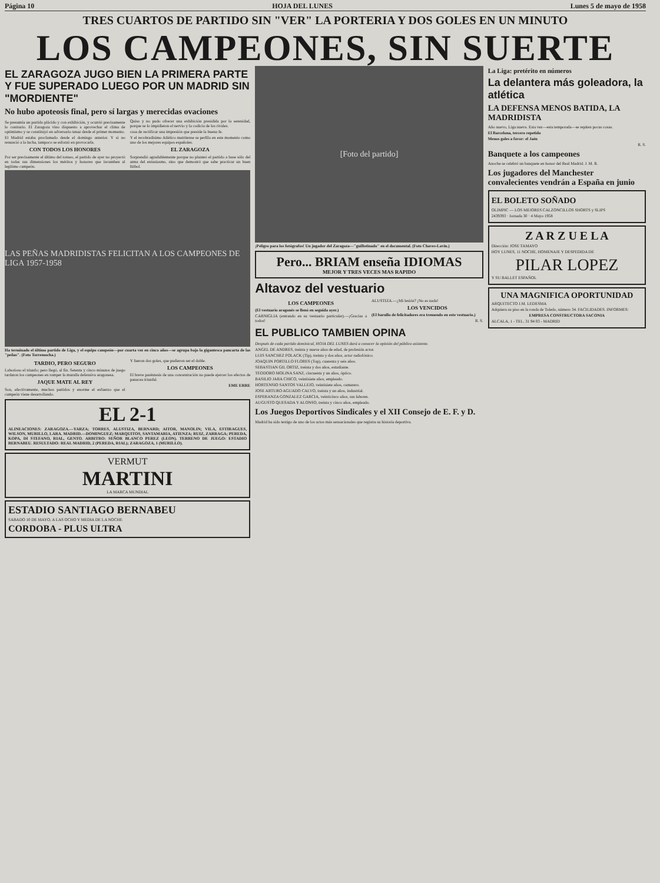Página 10 HOJA DEL LUNES Lunes 5 de mayo de 1958
TRES CUARTOS DE PARTIDO SIN "VER" LA PORTERIA Y DOS GOLES EN UN MINUTO
LOS CAMPEONES, SIN SUERTE
EL ZARAGOZA JUGO BIEN LA PRIMERA PARTE Y FUE SUPERADO LUEGO POR UN MADRID SIN "MORDIENTE"
No hubo apoteosis final, pero sí largas y merecidas ovaciones
Se presumía un partido plácido y con exhibición, y ocurrió precisamente lo contrario. El Zaragoza vino dispuesto a aprovechar el clima de optimismo y se constituyó en adversario tenaz desde el primer momento.
El Madrid estaba proclamado desde el domingo anterior. Y si no renunció a la lucha, tampoco se esforzó en provocarla.
CON TODOS LOS HONORES
Por ser precisamente el último del torneo, el partido de ayer no proyectó en todas sus dimensiones los méritos y honores que incumben al legítimo campeón.
Quiso y no pudo ofrecer una exhibición presidida por la serenidad, porque se lo impidieron el nervio y la codicia de los rivales.
cosa de rectificar una impresión que preside la buena fe.
Y el recobradísimo Atlético matritense se perfila en este momento como uno de los mejores equipos españoles.
EL ZARAGOZA
Sorprendió agradablemente porque no planteó el partido a base sólo del arma del entusiasmo, sino que demostró que sabe practicar un buen fútbol.
LAS PEÑAS MADRIDISTAS FELICITAN A LOS CAMPEONES DE LIGA 1957-1958
Ha terminado el último partido de Liga, y el equipo campeón—por cuarta vez en cinco años—se agrupa bajo la gigantesca pancarta de las "peñas". (Foto Torremocha.)
TARDIO, PERO SEGURO
Laborioso el triunfo; pero llegó, al fin. Setenta y cinco minutos de juego tardaron los campeones en romper la muralla defensiva aragonesa.
JAQUE MATE AL REY
Son, efectivamente, muchos partidos y enorme el esfuerzo que el campeón viene desarrollando.
Y fueron dos goles, que pudieron ser el doble.
LOS CAMPEONES
El breve paréntesis de una concentración no puede ejercer los efectos de panacea triunfal.
EME ERRE
EL 2-1
ALINEACIONES: ZARAGOZA.—YARZA; TORRES, ALUSTIZA, BERNARD; AITOR, MANOLIN; VILA, ESTIRAGUES, WILSON, MURILLO, LARA. MADRID.—DOMINGUEZ; MARQUITOS, SANTAMARIA, ATIENZA; RUIZ, ZARRAGA; PEREDA, KOPA, DI STEFANO, RIAL, GENTO. ARBITRO: SEÑOR BLANCO PEREZ (LEON). TERRENO DE JUEGO: ESTADIO BERNABEU. RESULTADO: REAL MADRID, 2 (PEREDA, RIAL); ZARAGOZA, 1 (MURILLO).
VERMUT
MARTINI
LA MARCA MUNDIAL
ESTADIO SANTIAGO BERNABEU
SABADO 10 DE MAYO, A LAS OCHO Y MEDIA DE LA NOCHE
CORDOBA - PLUS ULTRA
[Foto del partido]
¡Peligro para los fotógrafos! Un jugador del Zaragoza—"guillotinado" en el documental. (Foto Chaves-Lavín.)
Pero... BRIAM enseña IDIOMAS
MEJOR Y TRES VECES MAS RAPIDO
Altavoz del vestuario
LOS CAMPEONES
(El vestuario aragonés se llenó en seguida ayer.)
CARNIGLIA (entrando en su vestuario particular).—¡Gracias a todos!
ALUSTIZA.—¿Mi lesión? ¡No es nada!
LOS VENCIDOS
(El barullo de felicitadores era tremendo en este vestuario.)
R. S.
EL PUBLICO TAMBIEN OPINA
Después de cada partido dominical, HOJA DEL LUNES dará a conocer la opinión del público asistente.
ANGEL DE ANDRES, treinta y nueve años de edad, de profesión actor.
LUIS SANCHEZ POLACK (Tip), treinta y dos años, actor radiofónico.
JOAQUIN PORTILLO FLORES (Top), cuarenta y seis años.
SEBASTIAN GIL ORTIZ, treinta y dos años, estudiante.
TEODORO MOLINA SANZ, cincuenta y un años, óptico.
BASILIO JARA CHICO, veintisiete años, empleado.
HORTENSIO SANTOS VALLEJO, veintisiete años, camarero.
JOSE ARTURO AGUADO CALVO, treinta y un años, industrial.
ESPERANZA GONZALEZ GARCIA, veinticinco años, sus labores.
AUGUSTO QUESADA Y ALONSO, treinta y cinco años, empleado.
Los Juegos Deportivos Sindicales y el XII Consejo de E. F. y D.
Madrid ha sido testigo de uno de los actos más sensacionales que registra su historia deportiva.
La Liga: pretérito en números
La delantera más goleadora, la atlética
LA DEFENSA MENOS BATIDA, LA MADRIDISTA
Año nuevo, Liga nueva. Esta vez—esta temporada—se repiten pocas cosas.
El Barcelona, tercero repetido
Menos goles a favor: el Jaén
R. S.
Banquete a los campeones
Anoche se celebró un banquete en honor del Real Madrid. J. M. R.
Los jugadores del Manchester convalecientes vendrán a España en junio
EL BOLETO SOÑADO
OLIMPIC — LOS MEJORES CALZONCILLOS SHORTS y SLIPS
2439393 · Jornada 30 · 4 Mayo 1958
Z A R Z U E L A
Dirección: JOSE TAMAYO
HOY LUNES, 11 NOCHE, HOMENAJE Y DESPEDIDA DE
PILAR LOPEZ
Y SU BALLET ESPAÑOL
UNA MAGNIFICA OPORTUNIDAD
ARQUITECTO J.M. LEDESMA
Adquiera su piso en la ronda de Toledo, número 34. FACILIDADES. INFORMES:
EMPRESA CONSTRUCTORA SACONIA
ALCALA, 1 - TEL. 31 94 03 - MADRID